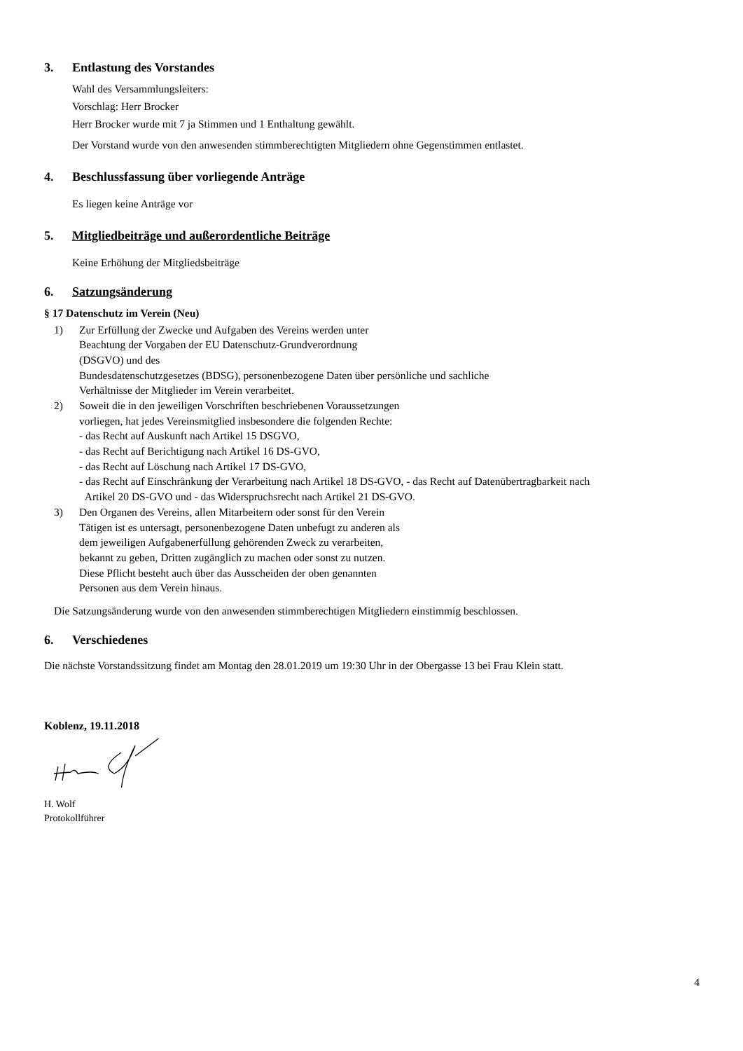3. Entlastung des Vorstandes
Wahl des Versammlungsleiters:
Vorschlag: Herr Brocker
Herr Brocker wurde mit 7 ja Stimmen und 1 Enthaltung gewählt.
Der Vorstand wurde von den anwesenden stimmberechtigten Mitgliedern ohne Gegenstimmen entlastet.
4. Beschlussfassung über vorliegende Anträge
Es liegen keine Anträge vor
5. Mitgliedbeiträge und außerordentliche Beiträge
Keine Erhöhung der Mitgliedsbeiträge
6. Satzungsänderung
§ 17 Datenschutz im Verein (Neu)
1) Zur Erfüllung der Zwecke und Aufgaben des Vereins werden unter
Beachtung der Vorgaben der EU Datenschutz-Grundverordnung
(DSGVO) und des
Bundesdatenschutzgesetzes (BDSG), personenbezogene Daten über persönliche und sachliche
Verhältnisse der Mitglieder im Verein verarbeitet.
2) Soweit die in den jeweiligen Vorschriften beschriebenen Voraussetzungen
vorliegen, hat jedes Vereinsmitglied insbesondere die folgenden Rechte:
- das Recht auf Auskunft nach Artikel 15 DSGVO,
- das Recht auf Berichtigung nach Artikel 16 DS-GVO,
- das Recht auf Löschung nach Artikel 17 DS-GVO,
- das Recht auf Einschränkung der Verarbeitung nach Artikel 18 DS-GVO, - das Recht auf Datenübertragbarkeit nach
Artikel 20 DS-GVO und - das Widerspruchsrecht nach Artikel 21 DS-GVO.
3) Den Organen des Vereins, allen Mitarbeitern oder sonst für den Verein
Tätigen ist es untersagt, personenbezogene Daten unbefugt zu anderen als
dem jeweiligen Aufgabenerfüllung gehörenden Zweck zu verarbeiten,
bekannt zu geben, Dritten zugänglich zu machen oder sonst zu nutzen.
Diese Pflicht besteht auch über das Ausscheiden der oben genannten
Personen aus dem Verein hinaus.
Die Satzungsänderung wurde von den anwesenden stimmberechtigen Mitgliedern einstimmig beschlossen.
6. Verschiedenes
Die nächste Vorstandssitzung findet am Montag den 28.01.2019 um 19:30 Uhr in der Obergasse 13 bei Frau Klein statt.
Koblenz, 19.11.2018
H. Wolf
Protokollführer
4